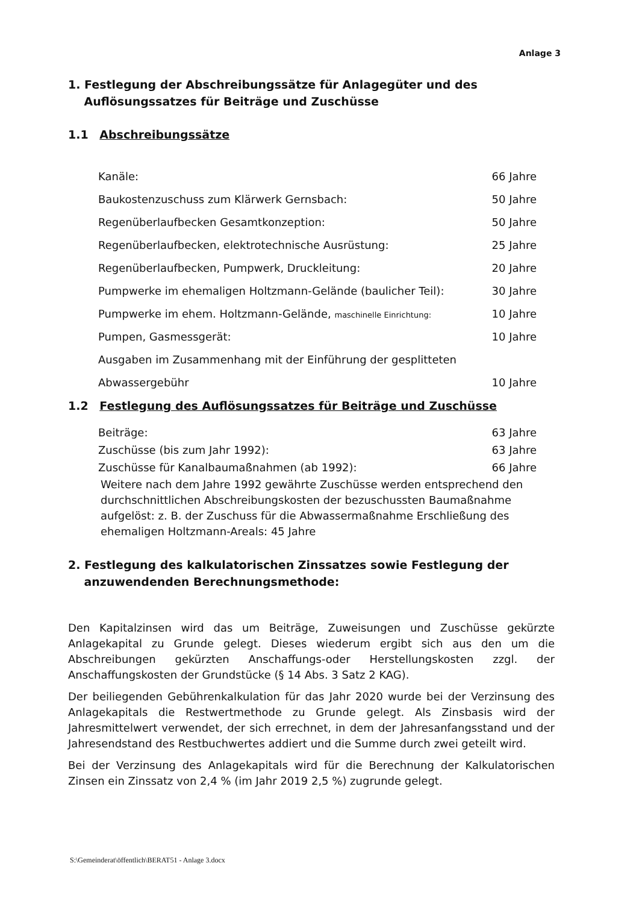Anlage 3
1. Festlegung der Abschreibungssätze für Anlagegüter und des
Auflösungssatzes für Beiträge und Zuschüsse
1.1 Abschreibungssätze
| Kanäle: | 66 Jahre |
| Baukostenzuschuss zum Klärwerk Gernsbach: | 50 Jahre |
| Regenüberlaufbecken Gesamtkonzeption: | 50 Jahre |
| Regenüberlaufbecken, elektrotechnische Ausrüstung: | 25 Jahre |
| Regenüberlaufbecken, Pumpwerk, Druckleitung: | 20 Jahre |
| Pumpwerke im ehemaligen Holtzmann-Gelände (baulicher Teil): | 30 Jahre |
| Pumpwerke im ehem. Holtzmann-Gelände, maschinelle Einrichtung: | 10 Jahre |
| Pumpen, Gasmessgerät: | 10 Jahre |
| Ausgaben im Zusammenhang mit der Einführung der gesplitteten | |
| Abwassergebühr | 10 Jahre |
1.2 Festlegung des Auflösungssatzes für Beiträge und Zuschüsse
| Beiträge: | 63 Jahre |
| Zuschüsse (bis zum Jahr 1992): | 63 Jahre |
| Zuschüsse für Kanalbaumaßnahmen (ab 1992): | 66 Jahre |
Weitere nach dem Jahre 1992 gewährte Zuschüsse werden entsprechend den durchschnittlichen Abschreibungskosten der bezuschussten Baumaßnahme aufgelöst: z. B. der Zuschuss für die Abwassermaßnahme Erschließung des ehemaligen Holtzmann-Areals: 45 Jahre
2. Festlegung des kalkulatorischen Zinssatzes sowie Festlegung der
anzuwendenden Berechnungsmethode:
Den Kapitalzinsen wird das um Beiträge, Zuweisungen und Zuschüsse gekürzte Anlagekapital zu Grunde gelegt. Dieses wiederum ergibt sich aus den um die Abschreibungen gekürzten Anschaffungs-oder Herstellungskosten zzgl. der Anschaffungskosten der Grundstücke (§ 14 Abs. 3 Satz 2 KAG).
Der beiliegenden Gebührenkalkulation für das Jahr 2020 wurde bei der Verzinsung des Anlagekapitals die Restwertmethode zu Grunde gelegt. Als Zinsbasis wird der Jahresmittelwert verwendet, der sich errechnet, in dem der Jahresanfangsstand und der Jahresendstand des Restbuchwertes addiert und die Summe durch zwei geteilt wird.
Bei der Verzinsung des Anlagekapitals wird für die Berechnung der Kalkulatorischen Zinsen ein Zinssatz von 2,4 % (im Jahr 2019 2,5 %) zugrunde gelegt.
S:\Gemeinderat\öffentlich\BERAT51 - Anlage 3.docx